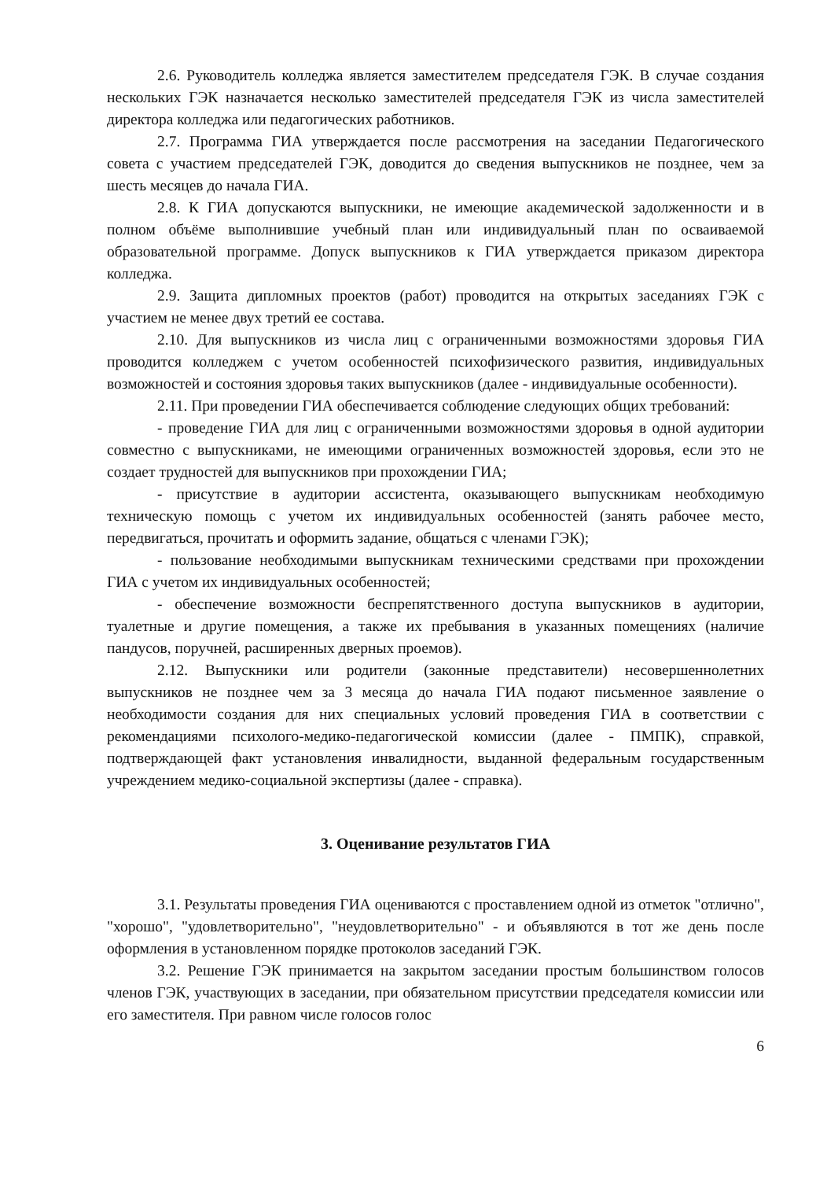2.6. Руководитель колледжа является заместителем председателя ГЭК. В случае создания нескольких ГЭК назначается несколько заместителей председателя ГЭК из числа заместителей директора колледжа или педагогических работников.
2.7. Программа ГИА утверждается после рассмотрения на заседании Педагогического совета с участием председателей ГЭК, доводится до сведения выпускников не позднее, чем за шесть месяцев до начала ГИА.
2.8. К ГИА допускаются выпускники, не имеющие академической задолженности и в полном объёме выполнившие учебный план или индивидуальный план по осваиваемой образовательной программе. Допуск выпускников к ГИА утверждается приказом директора колледжа.
2.9. Защита дипломных проектов (работ) проводится на открытых заседаниях ГЭК с участием не менее двух третий ее состава.
2.10. Для выпускников из числа лиц с ограниченными возможностями здоровья ГИА проводится колледжем с учетом особенностей психофизического развития, индивидуальных возможностей и состояния здоровья таких выпускников (далее - индивидуальные особенности).
2.11. При проведении ГИА обеспечивается соблюдение следующих общих требований:
- проведение ГИА для лиц с ограниченными возможностями здоровья в одной аудитории совместно с выпускниками, не имеющими ограниченных возможностей здоровья, если это не создает трудностей для выпускников при прохождении ГИА;
- присутствие в аудитории ассистента, оказывающего выпускникам необходимую техническую помощь с учетом их индивидуальных особенностей (занять рабочее место, передвигаться, прочитать и оформить задание, общаться с членами ГЭК);
- пользование необходимыми выпускникам техническими средствами при прохождении ГИА с учетом их индивидуальных особенностей;
- обеспечение возможности беспрепятственного доступа выпускников в аудитории, туалетные и другие помещения, а также их пребывания в указанных помещениях (наличие пандусов, поручней, расширенных дверных проемов).
2.12. Выпускники или родители (законные представители) несовершеннолетних выпускников не позднее чем за 3 месяца до начала ГИА подают письменное заявление о необходимости создания для них специальных условий проведения ГИА в соответствии с рекомендациями психолого-медико-педагогической комиссии (далее - ПМПК), справкой, подтверждающей факт установления инвалидности, выданной федеральным государственным учреждением медико-социальной экспертизы (далее - справка).
3. Оценивание результатов ГИА
3.1. Результаты проведения ГИА оцениваются с проставлением одной из отметок "отлично", "хорошо", "удовлетворительно", "неудовлетворительно" - и объявляются в тот же день после оформления в установленном порядке протоколов заседаний ГЭК.
3.2. Решение ГЭК принимается на закрытом заседании простым большинством голосов членов ГЭК, участвующих в заседании, при обязательном присутствии председателя комиссии или его заместителя. При равном числе голосов голос
6